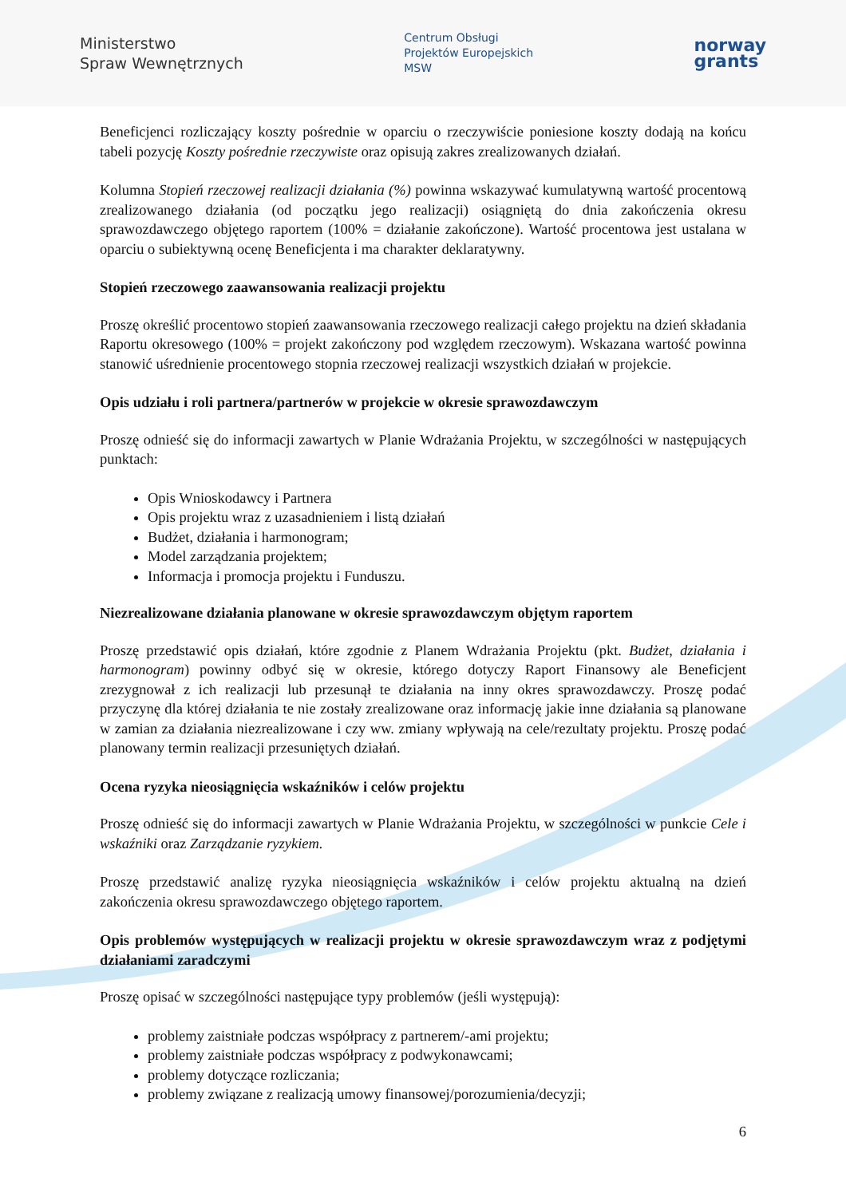Ministerstwo
Spraw Wewnętrznych
Centrum Obsługi
Projektów Europejskich
MSW
norway
grants
Beneficjenci rozliczający koszty pośrednie w oparciu o rzeczywiście poniesione koszty dodają na końcu tabeli pozycję Koszty pośrednie rzeczywiste oraz opisują zakres zrealizowanych działań.
Kolumna Stopień rzeczowej realizacji działania (%) powinna wskazywać kumulatywną wartość procentową zrealizowanego działania (od początku jego realizacji) osiągniętą do dnia zakończenia okresu sprawozdawczego objętego raportem (100% = działanie zakończone). Wartość procentowa jest ustalana w oparciu o subiektywną ocenę Beneficjenta i ma charakter deklaratywny.
Stopień rzeczowego zaawansowania realizacji projektu
Proszę określić procentowo stopień zaawansowania rzeczowego realizacji całego projektu na dzień składania Raportu okresowego (100% = projekt zakończony pod względem rzeczowym). Wskazana wartość powinna stanowić uśrednienie procentowego stopnia rzeczowej realizacji wszystkich działań w projekcie.
Opis udziału i roli partnera/partnerów w projekcie w okresie sprawozdawczym
Proszę odnieść się do informacji zawartych w Planie Wdrażania Projektu, w szczególności w następujących punktach:
Opis Wnioskodawcy i Partnera
Opis projektu wraz z uzasadnieniem i listą działań
Budżet, działania i harmonogram;
Model zarządzania projektem;
Informacja i promocja projektu i Funduszu.
Niezrealizowane działania planowane w okresie sprawozdawczym objętym raportem
Proszę przedstawić opis działań, które zgodnie z Planem Wdrażania Projektu (pkt. Budżet, działania i harmonogram) powinny odbyć się w okresie, którego dotyczy Raport Finansowy ale Beneficjent zrezygnował z ich realizacji lub przesunął te działania na inny okres sprawozdawczy. Proszę podać przyczynę dla której działania te nie zostały zrealizowane oraz informację jakie inne działania są planowane w zamian za działania niezrealizowane i czy ww. zmiany wpływają na cele/rezultaty projektu. Proszę podać planowany termin realizacji przesuniętych działań.
Ocena ryzyka nieosiągnięcia wskaźników i celów projektu
Proszę odnieść się do informacji zawartych w Planie Wdrażania Projektu, w szczególności w punkcie Cele i wskaźniki oraz Zarządzanie ryzykiem.
Proszę przedstawić analizę ryzyka nieosiągnięcia wskaźników i celów projektu aktualną na dzień zakończenia okresu sprawozdawczego objętego raportem.
Opis problemów występujących w realizacji projektu w okresie sprawozdawczym wraz z podjętymi działaniami zaradczymi
Proszę opisać w szczególności następujące typy problemów (jeśli występują):
problemy zaistniałe podczas współpracy z partnerem/-ami projektu;
problemy zaistniałe podczas współpracy z podwykonawcami;
problemy dotyczące rozliczania;
problemy związane z realizacją umowy finansowej/porozumienia/decyzji;
6